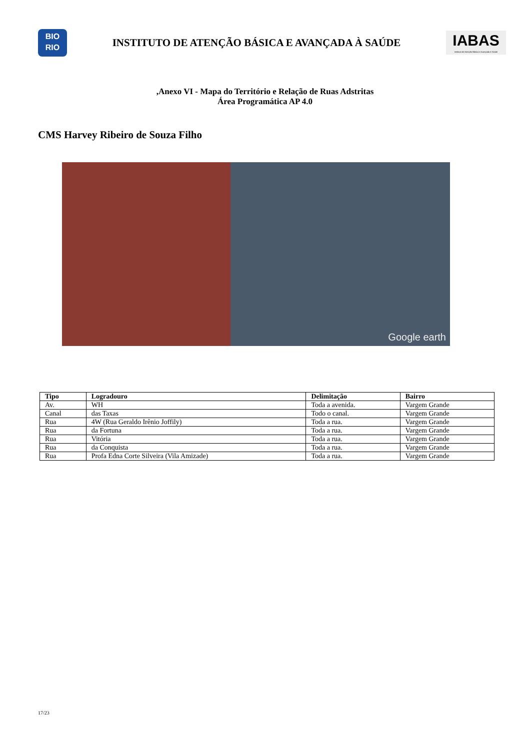BIO
RIO
INSTITUTO DE ATENÇÃO BÁSICA E AVANÇADA À SAÚDE
IABAS
Instituto de Atenção Básica e Avançada à Saúde
,Anexo VI - Mapa do Território e Relação de Ruas Adstritas
Área Programática AP 4.0
CMS Harvey Ribeiro de Souza Filho
Google earth
| Tipo | Logradouro | Delimitação | Bairro |
| --- | --- | --- | --- |
| Av. | WH | Toda a avenida. | Vargem Grande |
| Canal | das Taxas | Todo o canal. | Vargem Grande |
| Rua | 4W (Rua Geraldo Irênio Joffily) | Toda a rua. | Vargem Grande |
| Rua | da Fortuna | Toda a rua. | Vargem Grande |
| Rua | Vitória | Toda a rua. | Vargem Grande |
| Rua | da Conquista | Toda a rua. | Vargem Grande |
| Rua | Profa Edna Corte Silveira (Vila Amizade) | Toda a rua. | Vargem Grande |
17/23